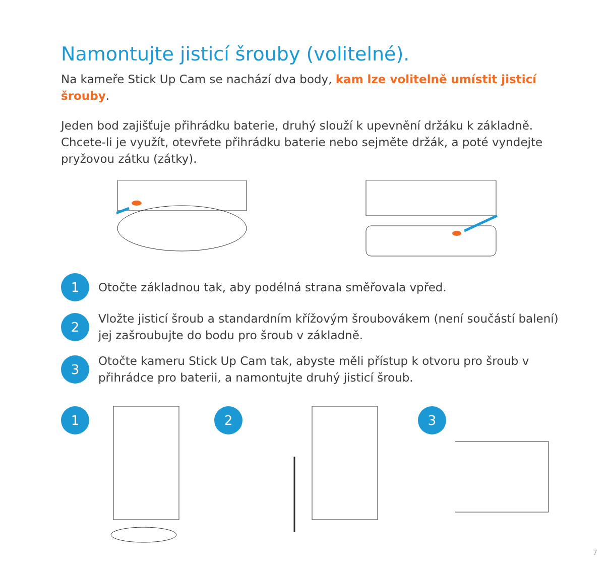Namontujte jisticí šrouby (volitelné).
Na kameře Stick Up Cam se nachází dva body, kam lze volitelně umístit jisticí šrouby.
Jeden bod zajišťuje přihrádku baterie, druhý slouží k upevnění držáku k základně. Chcete-li je využít, otevřete přihrádku baterie nebo sejměte držák, a poté vyndejte pryžovou zátku (zátky).
1
Otočte základnou tak, aby podélná strana směřovala vpřed.
2
Vložte jisticí šroub a standardním křížovým šroubovákem (není součástí balení) jej zašroubujte do bodu pro šroub v základně.
3
Otočte kameru Stick Up Cam tak, abyste měli přístup k otvoru pro šroub v přihrádce pro baterii, a namontujte druhý jisticí šroub.
1 2 3
7